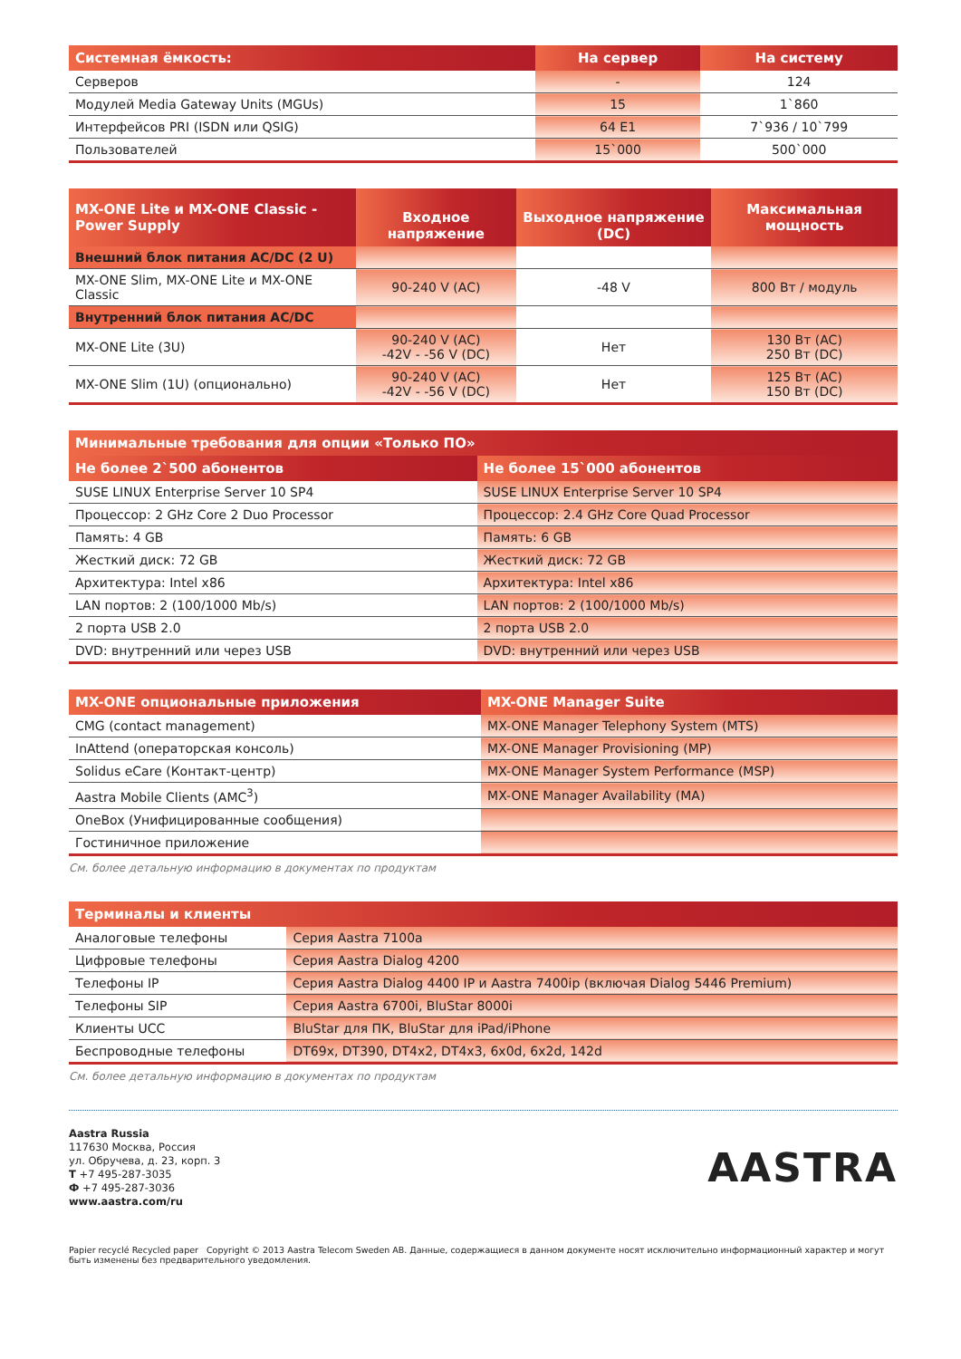| Системная ёмкость: | На сервер | На систему |
| --- | --- | --- |
| Серверов | - | 124 |
| Модулей Media Gateway Units (MGUs) | 15 | 1`860 |
| Интерфейсов PRI (ISDN или QSIG) | 64 E1 | 7`936 / 10`799 |
| Пользователей | 15`000 | 500`000 |
| MX-ONE Lite и MX-ONE Classic - Power Supply | Входное напряжение | Выходное напряжение (DC) | Максимальная мощность |
| --- | --- | --- | --- |
| Внешний блок питания AC/DC (2 U) | | | |
| MX-ONE Slim, MX-ONE Lite и MX-ONE Classic | 90-240 V (AC) | -48 V | 800 Вт / модуль |
| Внутренний блок питания AC/DC | | | |
| MX-ONE Lite (3U) | 90-240 V (AC) -42V - -56 V (DC) | Нет | 130 Вт (AC) 250 Вт (DC) |
| MX-ONE Slim (1U) (опционально) | 90-240 V (AC) -42V - -56 V (DC) | Нет | 125 Вт (AC) 150 Вт (DC) |
| Минимальные требования для опции «Только ПО» | |
| --- | --- |
| Не более 2`500 абонентов | Не более 15`000 абонентов |
| SUSE LINUX Enterprise Server 10 SP4 | SUSE LINUX Enterprise Server 10 SP4 |
| Процессор: 2 GHz Core 2 Duo Processor | Процессор: 2.4 GHz Core Quad Processor |
| Память: 4 GB | Память: 6 GB |
| Жесткий диск: 72 GB | Жесткий диск: 72 GB |
| Архитектура: Intel x86 | Архитектура: Intel x86 |
| LAN портов: 2 (100/1000 Mb/s) | LAN портов: 2 (100/1000 Mb/s) |
| 2 порта USB 2.0 | 2 порта USB 2.0 |
| DVD: внутренний или через USB | DVD: внутренний или через USB |
| MX-ONE опциональные приложения | MX-ONE Manager Suite |
| --- | --- |
| CMG (contact management) | MX-ONE Manager Telephony System (MTS) |
| InAttend (операторская консоль) | MX-ONE Manager Provisioning (MP) |
| Solidus eCare (Контакт-центр) | MX-ONE Manager System Performance (MSP) |
| Aastra Mobile Clients (AMC<sup>3</sup>) | MX-ONE Manager Availability (MA) |
| OneBox (Унифицированные сообщения) | |
| Гостиничное приложение | |
См. более детальную информацию в документах по продуктам
| Терминалы и клиенты | |
| --- | --- |
| Аналоговые телефоны | Серия Aastra 7100a |
| Цифровые телефоны | Серия Aastra Dialog 4200 |
| Телефоны IP | Серия Aastra Dialog 4400 IP и Aastra 7400ip (включая Dialog 5446 Premium) |
| Телефоны SIP | Серия Aastra 6700i, BluStar 8000i |
| Клиенты UCC | BluStar для ПК, BluStar для iPad/iPhone |
| Беспроводные телефоны | DT69x, DT390, DT4x2, DT4x3, 6x0d, 6x2d, 142d |
См. более детальную информацию в документах по продуктам
Aastra Russia
117630 Москва, Россия
ул. Обручева, д. 23, корп. 3
T +7 495-287-3035
Ф +7 495-287-3036
www.aastra.com/ru
AASTRA
Papier recyclé Recycled paper Copyright © 2013 Aastra Telecom Sweden AB. Данные, содержащиеся в данном документе носят исключительно информационный характер и могут быть изменены без предварительного уведомления.